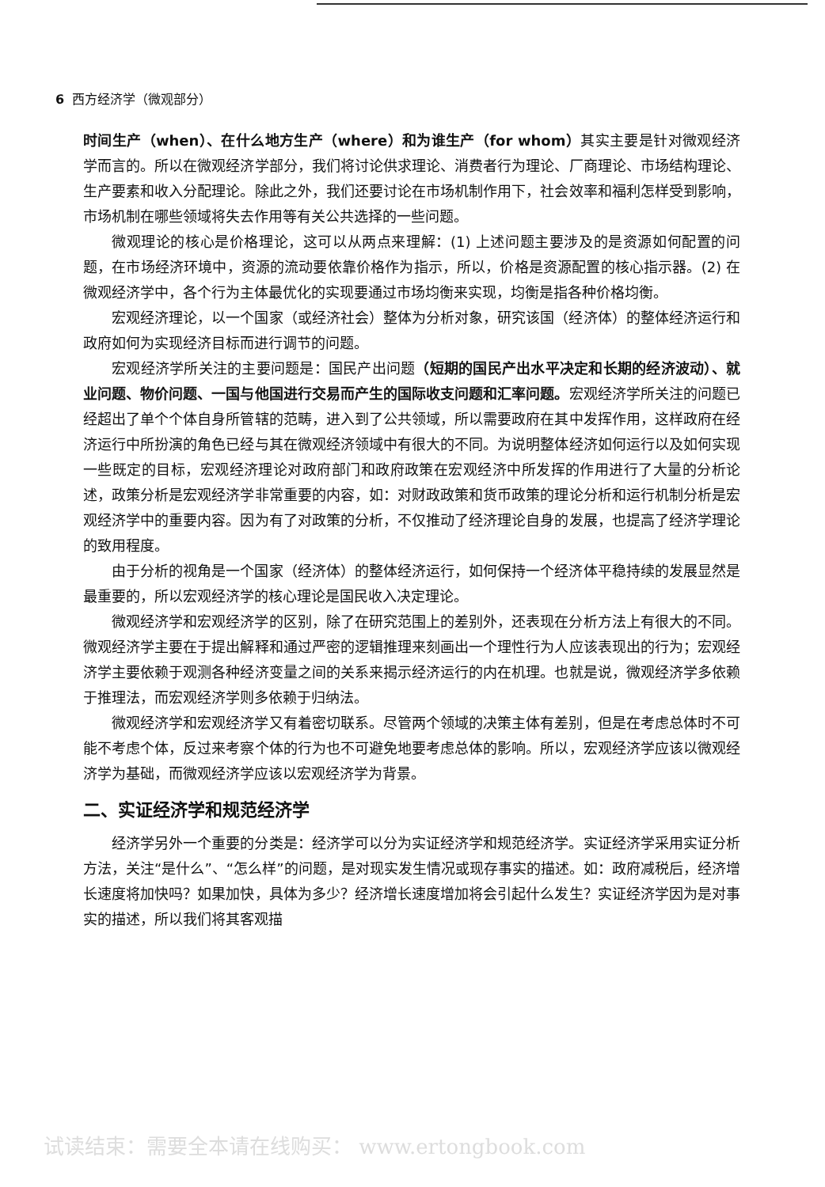6 西方经济学（微观部分）
时间生产（when）、在什么地方生产（where）和为谁生产（for whom）其实主要是针对微观经济学而言的。所以在微观经济学部分，我们将讨论供求理论、消费者行为理论、厂商理论、市场结构理论、生产要素和收入分配理论。除此之外，我们还要讨论在市场机制作用下，社会效率和福利怎样受到影响，市场机制在哪些领域将失去作用等有关公共选择的一些问题。
微观理论的核心是价格理论，这可以从两点来理解：(1) 上述问题主要涉及的是资源如何配置的问题，在市场经济环境中，资源的流动要依靠价格作为指示，所以，价格是资源配置的核心指示器。(2) 在微观经济学中，各个行为主体最优化的实现要通过市场均衡来实现，均衡是指各种价格均衡。
宏观经济理论，以一个国家（或经济社会）整体为分析对象，研究该国（经济体）的整体经济运行和政府如何为实现经济目标而进行调节的问题。
宏观经济学所关注的主要问题是：国民产出问题（短期的国民产出水平决定和长期的经济波动）、就业问题、物价问题、一国与他国进行交易而产生的国际收支问题和汇率问题。宏观经济学所关注的问题已经超出了单个个体自身所管辖的范畴，进入到了公共领域，所以需要政府在其中发挥作用，这样政府在经济运行中所扮演的角色已经与其在微观经济领域中有很大的不同。为说明整体经济如何运行以及如何实现一些既定的目标，宏观经济理论对政府部门和政府政策在宏观经济中所发挥的作用进行了大量的分析论述，政策分析是宏观经济学非常重要的内容，如：对财政政策和货币政策的理论分析和运行机制分析是宏观经济学中的重要内容。因为有了对政策的分析，不仅推动了经济理论自身的发展，也提高了经济学理论的致用程度。
由于分析的视角是一个国家（经济体）的整体经济运行，如何保持一个经济体平稳持续的发展显然是最重要的，所以宏观经济学的核心理论是国民收入决定理论。
微观经济学和宏观经济学的区别，除了在研究范围上的差别外，还表现在分析方法上有很大的不同。微观经济学主要在于提出解释和通过严密的逻辑推理来刻画出一个理性行为人应该表现出的行为；宏观经济学主要依赖于观测各种经济变量之间的关系来揭示经济运行的内在机理。也就是说，微观经济学多依赖于推理法，而宏观经济学则多依赖于归纳法。
微观经济学和宏观经济学又有着密切联系。尽管两个领域的决策主体有差别，但是在考虑总体时不可能不考虑个体，反过来考察个体的行为也不可避免地要考虑总体的影响。所以，宏观经济学应该以微观经济学为基础，而微观经济学应该以宏观经济学为背景。
二、实证经济学和规范经济学
经济学另外一个重要的分类是：经济学可以分为实证经济学和规范经济学。实证经济学采用实证分析方法，关注“是什么”、“怎么样”的问题，是对现实发生情况或现存事实的描述。如：政府减税后，经济增长速度将加快吗？如果加快，具体为多少？经济增长速度增加将会引起什么发生？实证经济学因为是对事实的描述，所以我们将其客观描
试读结束：需要全本请在线购买： www.ertongbook.com